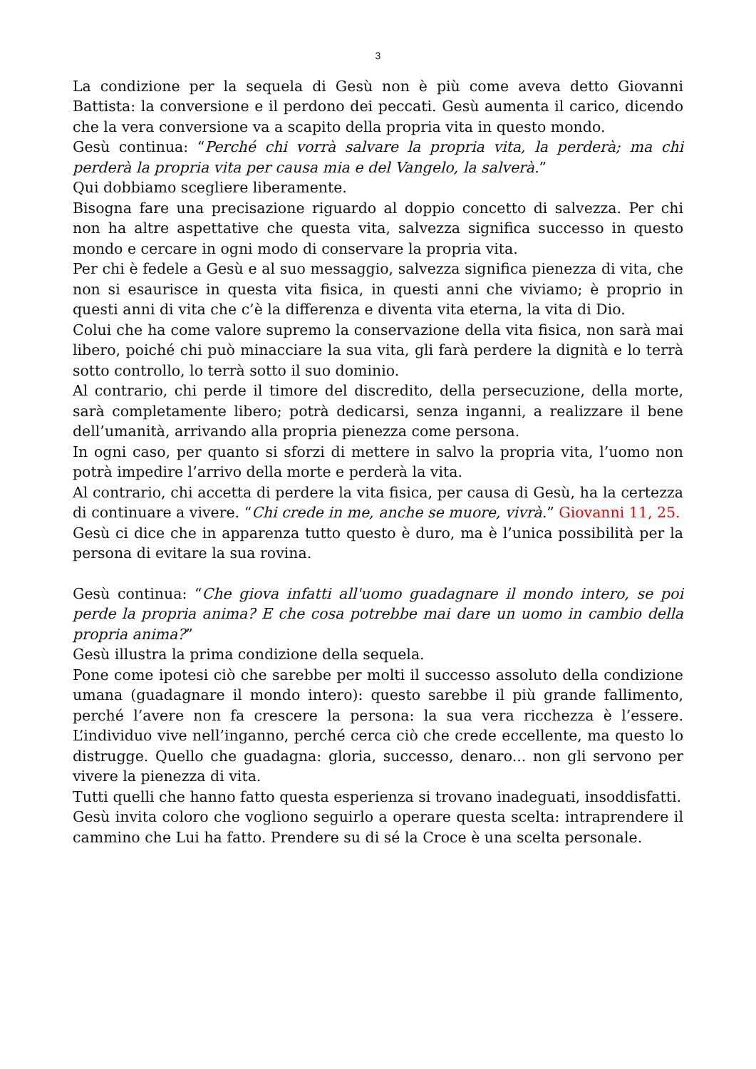3
La condizione per la sequela di Gesù non è più come aveva detto Giovanni Battista: la conversione e il perdono dei peccati. Gesù aumenta il carico, dicendo che la vera conversione va a scapito della propria vita in questo mondo.
Gesù continua: “Perché chi vorrà salvare la propria vita, la perderà; ma chi perderà la propria vita per causa mia e del Vangelo, la salverà.”
Qui dobbiamo scegliere liberamente.
Bisogna fare una precisazione riguardo al doppio concetto di salvezza. Per chi non ha altre aspettative che questa vita, salvezza significa successo in questo mondo e cercare in ogni modo di conservare la propria vita.
Per chi è fedele a Gesù e al suo messaggio, salvezza significa pienezza di vita, che non si esaurisce in questa vita fisica, in questi anni che viviamo; è proprio in questi anni di vita che c’è la differenza e diventa vita eterna, la vita di Dio.
Colui che ha come valore supremo la conservazione della vita fisica, non sarà mai libero, poiché chi può minacciare la sua vita, gli farà perdere la dignità e lo terrà sotto controllo, lo terrà sotto il suo dominio.
Al contrario, chi perde il timore del discredito, della persecuzione, della morte, sarà completamente libero; potrà dedicarsi, senza inganni, a realizzare il bene dell’umanità, arrivando alla propria pienezza come persona.
In ogni caso, per quanto si sforzi di mettere in salvo la propria vita, l’uomo non potrà impedire l’arrivo della morte e perderà la vita.
Al contrario, chi accetta di perdere la vita fisica, per causa di Gesù, ha la certezza di continuare a vivere. “Chi crede in me, anche se muore, vivrà.” Giovanni 11, 25.
Gesù ci dice che in apparenza tutto questo è duro, ma è l’unica possibilità per la persona di evitare la sua rovina.
Gesù continua: “Che giova infatti all'uomo guadagnare il mondo intero, se poi perde la propria anima? E che cosa potrebbe mai dare un uomo in cambio della propria anima?”
Gesù illustra la prima condizione della sequela.
Pone come ipotesi ciò che sarebbe per molti il successo assoluto della condizione umana (guadagnare il mondo intero): questo sarebbe il più grande fallimento, perché l’avere non fa crescere la persona: la sua vera ricchezza è l’essere. L’individuo vive nell’inganno, perché cerca ciò che crede eccellente, ma questo lo distrugge. Quello che guadagna: gloria, successo, denaro... non gli servono per vivere la pienezza di vita.
Tutti quelli che hanno fatto questa esperienza si trovano inadeguati, insoddisfatti.
Gesù invita coloro che vogliono seguirlo a operare questa scelta: intraprendere il cammino che Lui ha fatto. Prendere su di sé la Croce è una scelta personale.